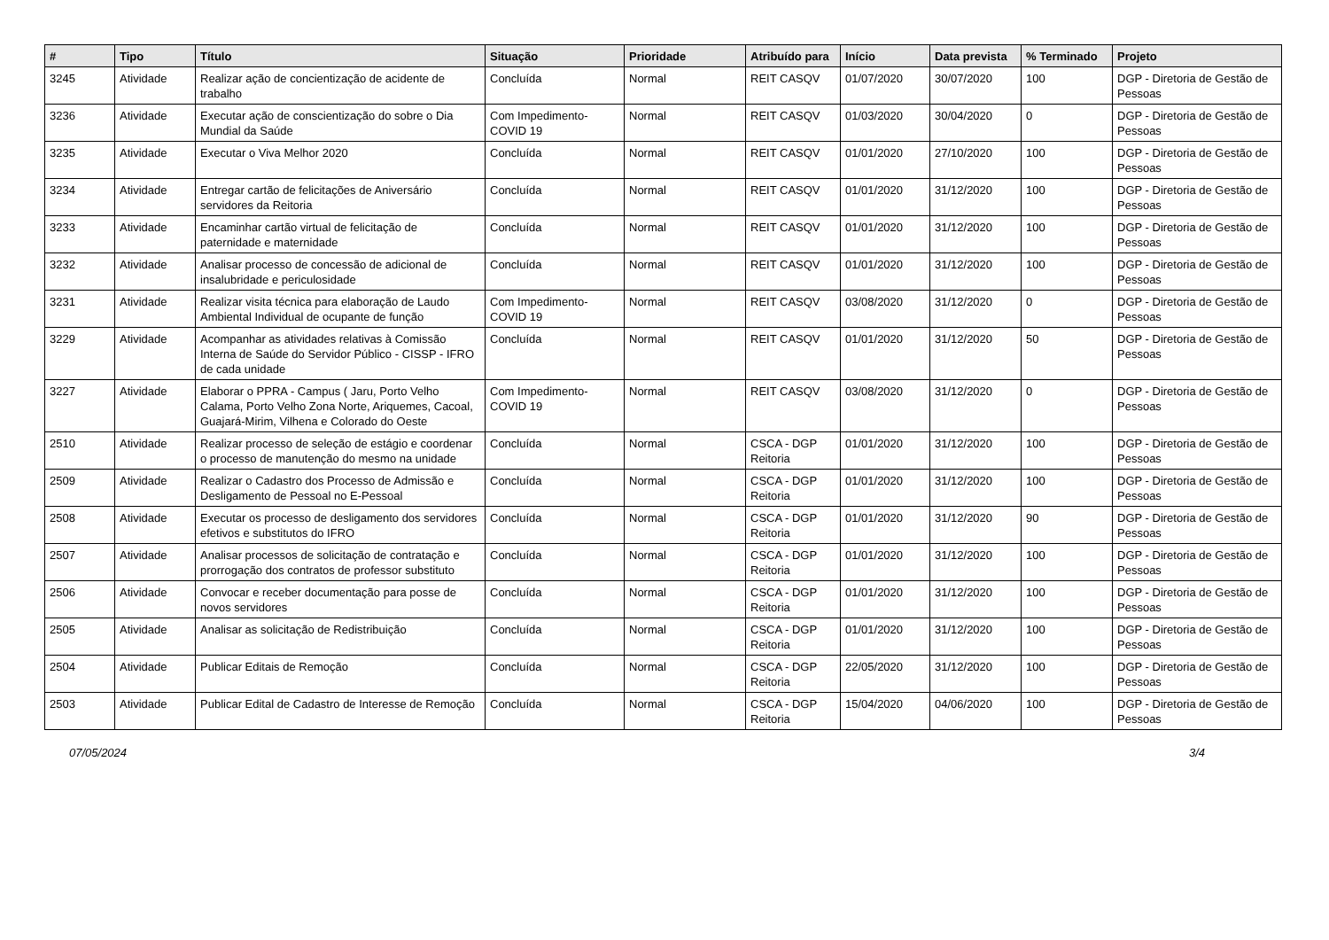| # | Tipo | Título | Situação | Prioridade | Atribuído para | Início | Data prevista | % Terminado | Projeto |
| --- | --- | --- | --- | --- | --- | --- | --- | --- | --- |
| 3245 | Atividade | Realizar ação de concientização de acidente de trabalho | Concluída | Normal | REIT CASQV | 01/07/2020 | 30/07/2020 | 100 | DGP - Diretoria de Gestão de Pessoas |
| 3236 | Atividade | Executar ação de conscientização do sobre o Dia Mundial da Saúde | Com Impedimento-COVID 19 | Normal | REIT CASQV | 01/03/2020 | 30/04/2020 | 0 | DGP - Diretoria de Gestão de Pessoas |
| 3235 | Atividade | Executar o Viva Melhor 2020 | Concluída | Normal | REIT CASQV | 01/01/2020 | 27/10/2020 | 100 | DGP - Diretoria de Gestão de Pessoas |
| 3234 | Atividade | Entregar cartão de felicitações de Aniversário servidores da Reitoria | Concluída | Normal | REIT CASQV | 01/01/2020 | 31/12/2020 | 100 | DGP - Diretoria de Gestão de Pessoas |
| 3233 | Atividade | Encaminhar cartão virtual de felicitação de paternidade e maternidade | Concluída | Normal | REIT CASQV | 01/01/2020 | 31/12/2020 | 100 | DGP - Diretoria de Gestão de Pessoas |
| 3232 | Atividade | Analisar processo de concessão de adicional de insalubridade e periculosidade | Concluída | Normal | REIT CASQV | 01/01/2020 | 31/12/2020 | 100 | DGP - Diretoria de Gestão de Pessoas |
| 3231 | Atividade | Realizar visita técnica para elaboração de Laudo Ambiental Individual de ocupante de função | Com Impedimento-COVID 19 | Normal | REIT CASQV | 03/08/2020 | 31/12/2020 | 0 | DGP - Diretoria de Gestão de Pessoas |
| 3229 | Atividade | Acompanhar as atividades relativas à Comissão Interna de Saúde do Servidor Público - CISSP - IFRO de cada unidade | Concluída | Normal | REIT CASQV | 01/01/2020 | 31/12/2020 | 50 | DGP - Diretoria de Gestão de Pessoas |
| 3227 | Atividade | Elaborar o PPRA - Campus ( Jaru, Porto Velho Calama, Porto Velho Zona Norte, Ariquemes, Cacoal, Guajará-Mirim, Vilhena e Colorado do Oeste | Com Impedimento-COVID 19 | Normal | REIT CASQV | 03/08/2020 | 31/12/2020 | 0 | DGP - Diretoria de Gestão de Pessoas |
| 2510 | Atividade | Realizar processo de seleção de estágio e coordenar o processo de manutenção do mesmo na unidade | Concluída | Normal | CSCA - DGP Reitoria | 01/01/2020 | 31/12/2020 | 100 | DGP - Diretoria de Gestão de Pessoas |
| 2509 | Atividade | Realizar o Cadastro dos Processo de Admissão e Desligamento de Pessoal no E-Pessoal | Concluída | Normal | CSCA - DGP Reitoria | 01/01/2020 | 31/12/2020 | 100 | DGP - Diretoria de Gestão de Pessoas |
| 2508 | Atividade | Executar os processo de desligamento dos servidores efetivos e substitutos do IFRO | Concluída | Normal | CSCA - DGP Reitoria | 01/01/2020 | 31/12/2020 | 90 | DGP - Diretoria de Gestão de Pessoas |
| 2507 | Atividade | Analisar processos de solicitação de contratação e prorrogação dos contratos de professor substituto | Concluída | Normal | CSCA - DGP Reitoria | 01/01/2020 | 31/12/2020 | 100 | DGP - Diretoria de Gestão de Pessoas |
| 2506 | Atividade | Convocar e receber documentação para posse de novos servidores | Concluída | Normal | CSCA - DGP Reitoria | 01/01/2020 | 31/12/2020 | 100 | DGP - Diretoria de Gestão de Pessoas |
| 2505 | Atividade | Analisar as solicitação de Redistribuição | Concluída | Normal | CSCA - DGP Reitoria | 01/01/2020 | 31/12/2020 | 100 | DGP - Diretoria de Gestão de Pessoas |
| 2504 | Atividade | Publicar Editais de Remoção | Concluída | Normal | CSCA - DGP Reitoria | 22/05/2020 | 31/12/2020 | 100 | DGP - Diretoria de Gestão de Pessoas |
| 2503 | Atividade | Publicar Edital de Cadastro de Interesse de Remoção | Concluída | Normal | CSCA - DGP Reitoria | 15/04/2020 | 04/06/2020 | 100 | DGP - Diretoria de Gestão de Pessoas |
07/05/2024 3/4